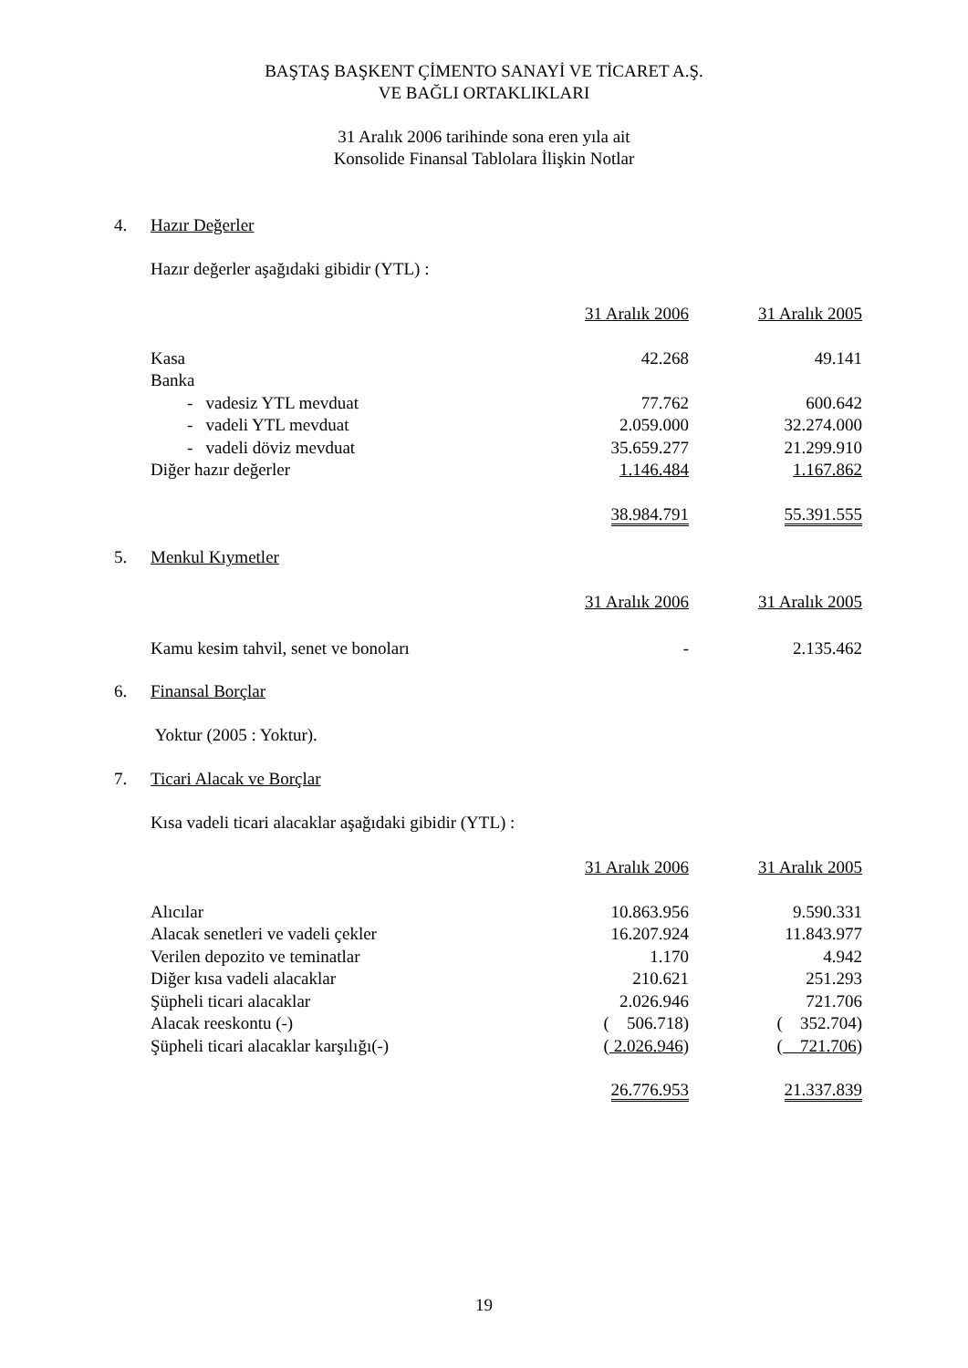BAŞTAŞ BAŞKENT ÇİMENTO SANAYİ VE TİCARET A.Ş.
VE BAĞLI ORTAKLIKLARI
31 Aralık 2006 tarihinde sona eren yıla ait
Konsolide Finansal Tablolara İlişkin Notlar
4. Hazır Değerler
Hazır değerler aşağıdaki gibidir (YTL) :
| | 31 Aralık 2006 | 31 Aralık 2005 |
| Kasa | 42.268 | 49.141 |
| Banka | | |
| - vadesiz YTL mevduat | 77.762 | 600.642 |
| - vadeli YTL mevduat | 2.059.000 | 32.274.000 |
| - vadeli döviz mevduat | 35.659.277 | 21.299.910 |
| Diğer hazır değerler | 1.146.484 | 1.167.862 |
| | 38.984.791 | 55.391.555 |
5. Menkul Kıymetler
| | 31 Aralık 2006 | 31 Aralık 2005 |
| Kamu kesim tahvil, senet ve bonoları | - | 2.135.462 |
6. Finansal Borçlar
Yoktur (2005 : Yoktur).
7. Ticari Alacak ve Borçlar
Kısa vadeli ticari alacaklar aşağıdaki gibidir (YTL) :
| | 31 Aralık 2006 | 31 Aralık 2005 |
| Alıcılar | 10.863.956 | 9.590.331 |
| Alacak senetleri ve vadeli çekler | 16.207.924 | 11.843.977 |
| Verilen depozito ve teminatlar | 1.170 | 4.942 |
| Diğer kısa vadeli alacaklar | 210.621 | 251.293 |
| Şüpheli ticari alacaklar | 2.026.946 | 721.706 |
| Alacak reeskontu (-) | ( 506.718) | ( 352.704) |
| Şüpheli ticari alacaklar karşılığı(-) | ( 2.026.946 ) | ( 721.706 ) |
| | 26.776.953 | 21.337.839 |
19